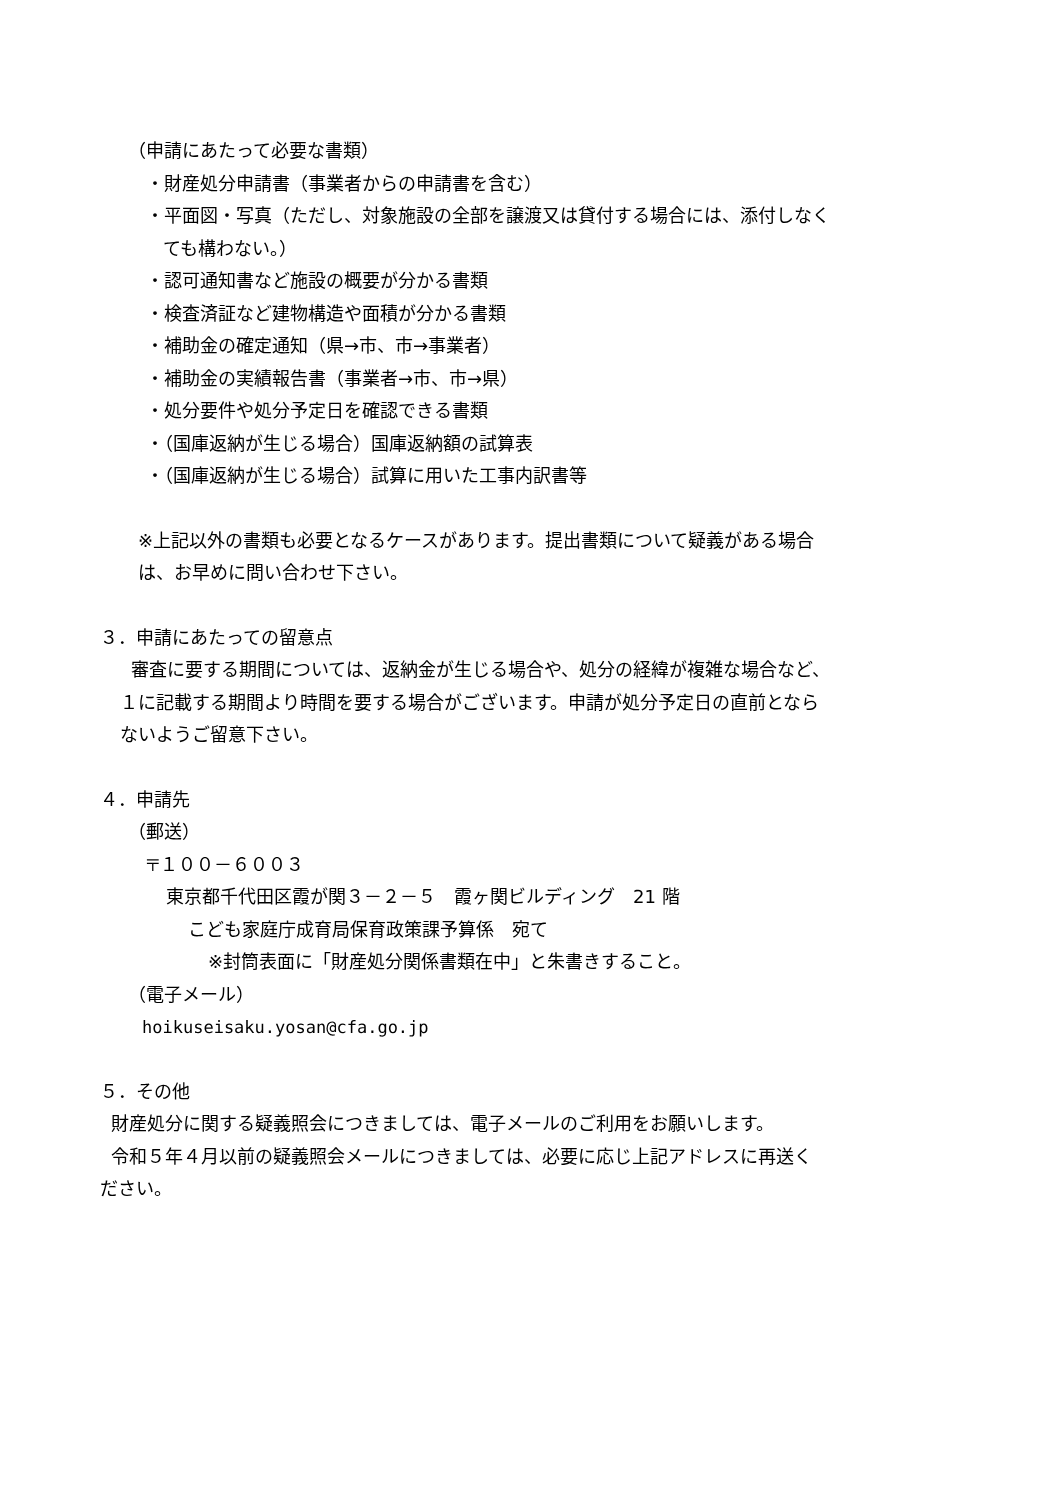（申請にあたって必要な書類）
・財産処分申請書（事業者からの申請書を含む）
・平面図・写真（ただし、対象施設の全部を譲渡又は貸付する場合には、添付しなく
ても構わない。）
・認可通知書など施設の概要が分かる書類
・検査済証など建物構造や面積が分かる書類
・補助金の確定通知（県→市、市→事業者）
・補助金の実績報告書（事業者→市、市→県）
・処分要件や処分予定日を確認できる書類
・（国庫返納が生じる場合）国庫返納額の試算表
・（国庫返納が生じる場合）試算に用いた工事内訳書等
※上記以外の書類も必要となるケースがあります。提出書類について疑義がある場合
は、お早めに問い合わせ下さい。
３．申請にあたっての留意点
審査に要する期間については、返納金が生じる場合や、処分の経緯が複雑な場合など、
１に記載する期間より時間を要する場合がございます。申請が処分予定日の直前となら
ないようご留意下さい。
４．申請先
（郵送）
〒１００－６００３
東京都千代田区霞が関３－２－５　霞ヶ関ビルディング　21 階
こども家庭庁成育局保育政策課予算係　宛て
※封筒表面に「財産処分関係書類在中」と朱書きすること。
（電子メール）
hoikuseisaku.yosan@cfa.go.jp
５．その他
財産処分に関する疑義照会につきましては、電子メールのご利用をお願いします。
令和５年４月以前の疑義照会メールにつきましては、必要に応じ上記アドレスに再送く
ださい。